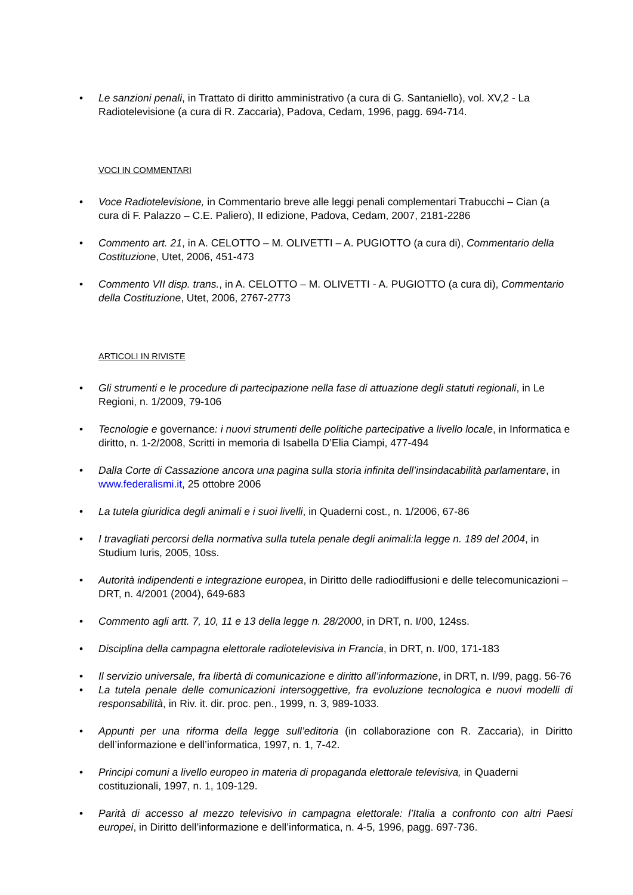• Le sanzioni penali, in Trattato di diritto amministrativo (a cura di G. Santaniello), vol. XV,2 - La Radiotelevisione (a cura di R. Zaccaria), Padova, Cedam, 1996, pagg. 694-714.
VOCI IN COMMENTARI
• Voce Radiotelevisione, in Commentario breve alle leggi penali complementari Trabucchi – Cian (a cura di F. Palazzo – C.E. Paliero), II edizione, Padova, Cedam, 2007, 2181-2286
• Commento art. 21, in A. CELOTTO – M. OLIVETTI – A. PUGIOTTO (a cura di), Commentario della Costituzione, Utet, 2006, 451-473
• Commento VII disp. trans., in A. CELOTTO – M. OLIVETTI - A. PUGIOTTO (a cura di), Commentario della Costituzione, Utet, 2006, 2767-2773
ARTICOLI IN RIVISTE
• Gli strumenti e le procedure di partecipazione nella fase di attuazione degli statuti regionali, in Le Regioni, n. 1/2009, 79-106
• Tecnologie e governance: i nuovi strumenti delle politiche partecipative a livello locale, in Informatica e diritto, n. 1-2/2008, Scritti in memoria di Isabella D’Elia Ciampi, 477-494
• Dalla Corte di Cassazione ancora una pagina sulla storia infinita dell’insindacabilità parlamentare, in www.federalismi.it, 25 ottobre 2006
• La tutela giuridica degli animali e i suoi livelli, in Quaderni cost., n. 1/2006, 67-86
• I travagliati percorsi della normativa sulla tutela penale degli animali:la legge n. 189 del 2004, in Studium Iuris, 2005, 10ss.
• Autorità indipendenti e integrazione europea, in Diritto delle radiodiffusioni e delle telecomunicazioni – DRT, n. 4/2001 (2004), 649-683
• Commento agli artt. 7, 10, 11 e 13 della legge n. 28/2000, in DRT, n. I/00, 124ss.
• Disciplina della campagna elettorale radiotelevisiva in Francia, in DRT, n. I/00, 171-183
• Il servizio universale, fra libertà di comunicazione e diritto all’informazione, in DRT, n. I/99, pagg. 56-76
• La tutela penale delle comunicazioni intersoggettive, fra evoluzione tecnologica e nuovi modelli di responsabilità, in Riv. it. dir. proc. pen., 1999, n. 3, 989-1033.
• Appunti per una riforma della legge sull’editoria (in collaborazione con R. Zaccaria), in Diritto dell’informazione e dell’informatica, 1997, n. 1, 7-42.
• Principi comuni a livello europeo in materia di propaganda elettorale televisiva, in Quaderni costituzionali, 1997, n. 1, 109-129.
• Parità di accesso al mezzo televisivo in campagna elettorale: l’Italia a confronto con altri Paesi europei, in Diritto dell’informazione e dell’informatica, n. 4-5, 1996, pagg. 697-736.